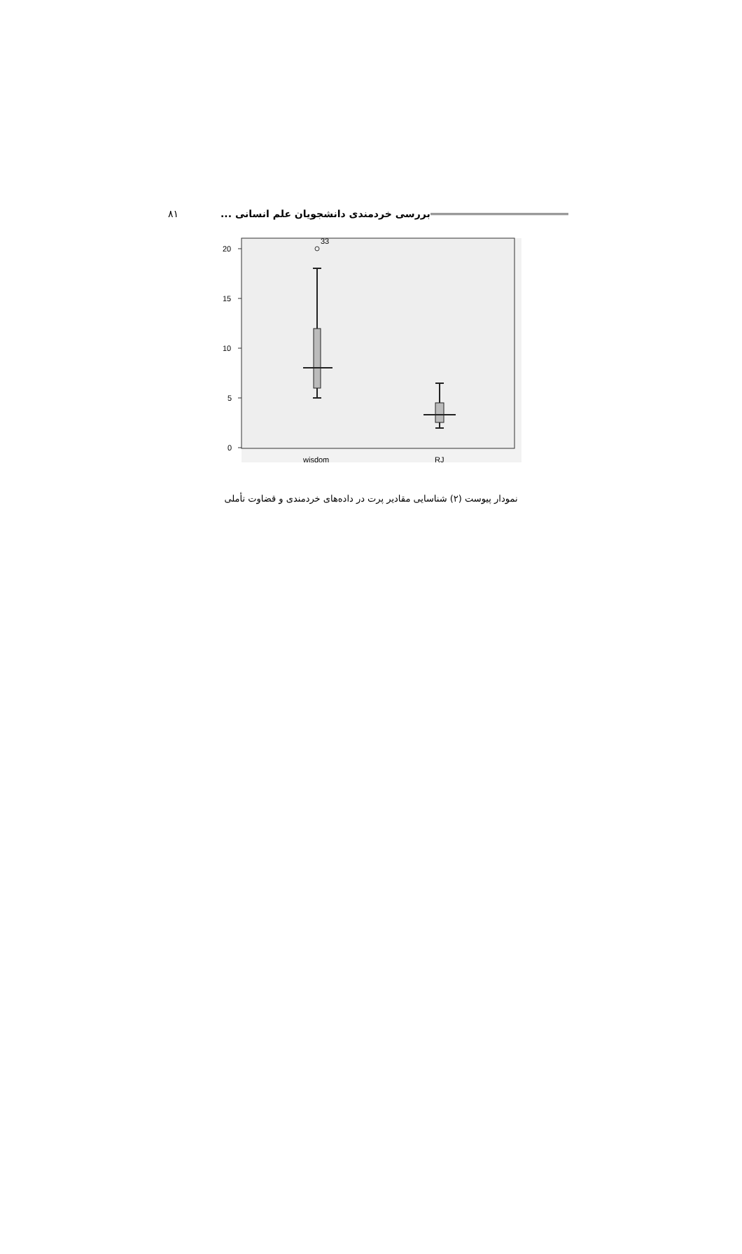بررسی خردمندی دانشجویان علم انسانی ... ۸۱
20
15
10
5
0
33
wisdom
RJ
نمودار پیوست (۲) شناسایی مقادیر پرت در داده‌های خردمندی و قضاوت تأملی